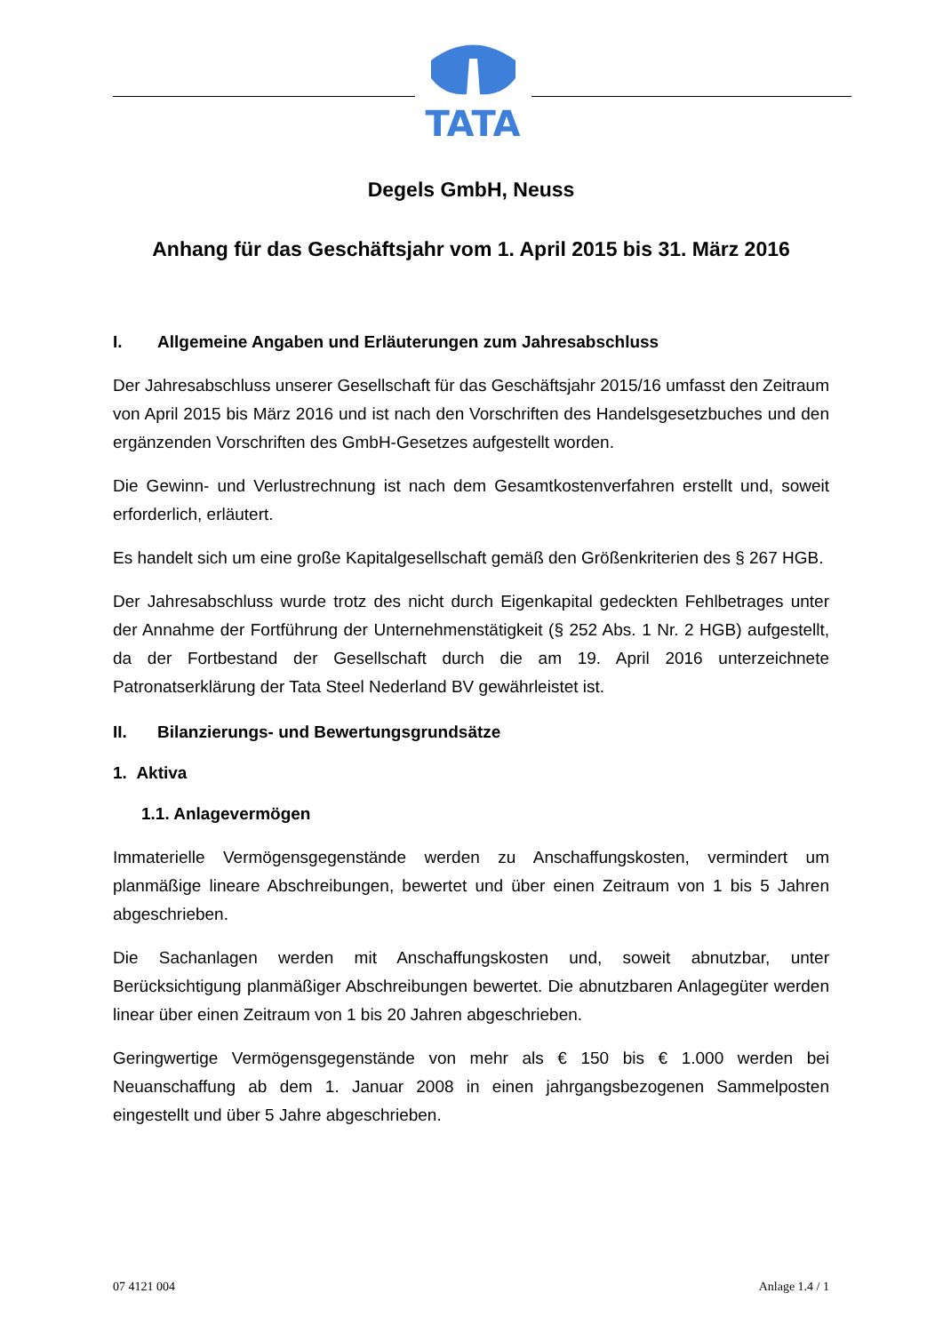TATA
Degels GmbH, Neuss
Anhang für das Geschäftsjahr vom 1. April 2015 bis 31. März 2016
I. Allgemeine Angaben und Erläuterungen zum Jahresabschluss
Der Jahresabschluss unserer Gesellschaft für das Geschäftsjahr 2015/16 umfasst den Zeitraum von April 2015 bis März 2016 und ist nach den Vorschriften des Handelsgesetzbuches und den ergänzenden Vorschriften des GmbH-Gesetzes aufgestellt worden.
Die Gewinn- und Verlustrechnung ist nach dem Gesamtkostenverfahren erstellt und, soweit erforderlich, erläutert.
Es handelt sich um eine große Kapitalgesellschaft gemäß den Größenkriterien des § 267 HGB.
Der Jahresabschluss wurde trotz des nicht durch Eigenkapital gedeckten Fehlbetrages unter der Annahme der Fortführung der Unternehmenstätigkeit (§ 252 Abs. 1 Nr. 2 HGB) aufgestellt, da der Fortbestand der Gesellschaft durch die am 19. April 2016 unterzeichnete Patronatserklärung der Tata Steel Nederland BV gewährleistet ist.
II. Bilanzierungs- und Bewertungsgrundsätze
1. Aktiva
1.1. Anlagevermögen
Immaterielle Vermögensgegenstände werden zu Anschaffungskosten, vermindert um planmäßige lineare Abschreibungen, bewertet und über einen Zeitraum von 1 bis 5 Jahren abgeschrieben.
Die Sachanlagen werden mit Anschaffungskosten und, soweit abnutzbar, unter Berücksichtigung planmäßiger Abschreibungen bewertet. Die abnutzbaren Anlagegüter werden linear über einen Zeitraum von 1 bis 20 Jahren abgeschrieben.
Geringwertige Vermögensgegenstände von mehr als € 150 bis € 1.000 werden bei Neuanschaffung ab dem 1. Januar 2008 in einen jahrgangsbezogenen Sammelposten eingestellt und über 5 Jahre abgeschrieben.
07 4121 004 Anlage 1.4 / 1